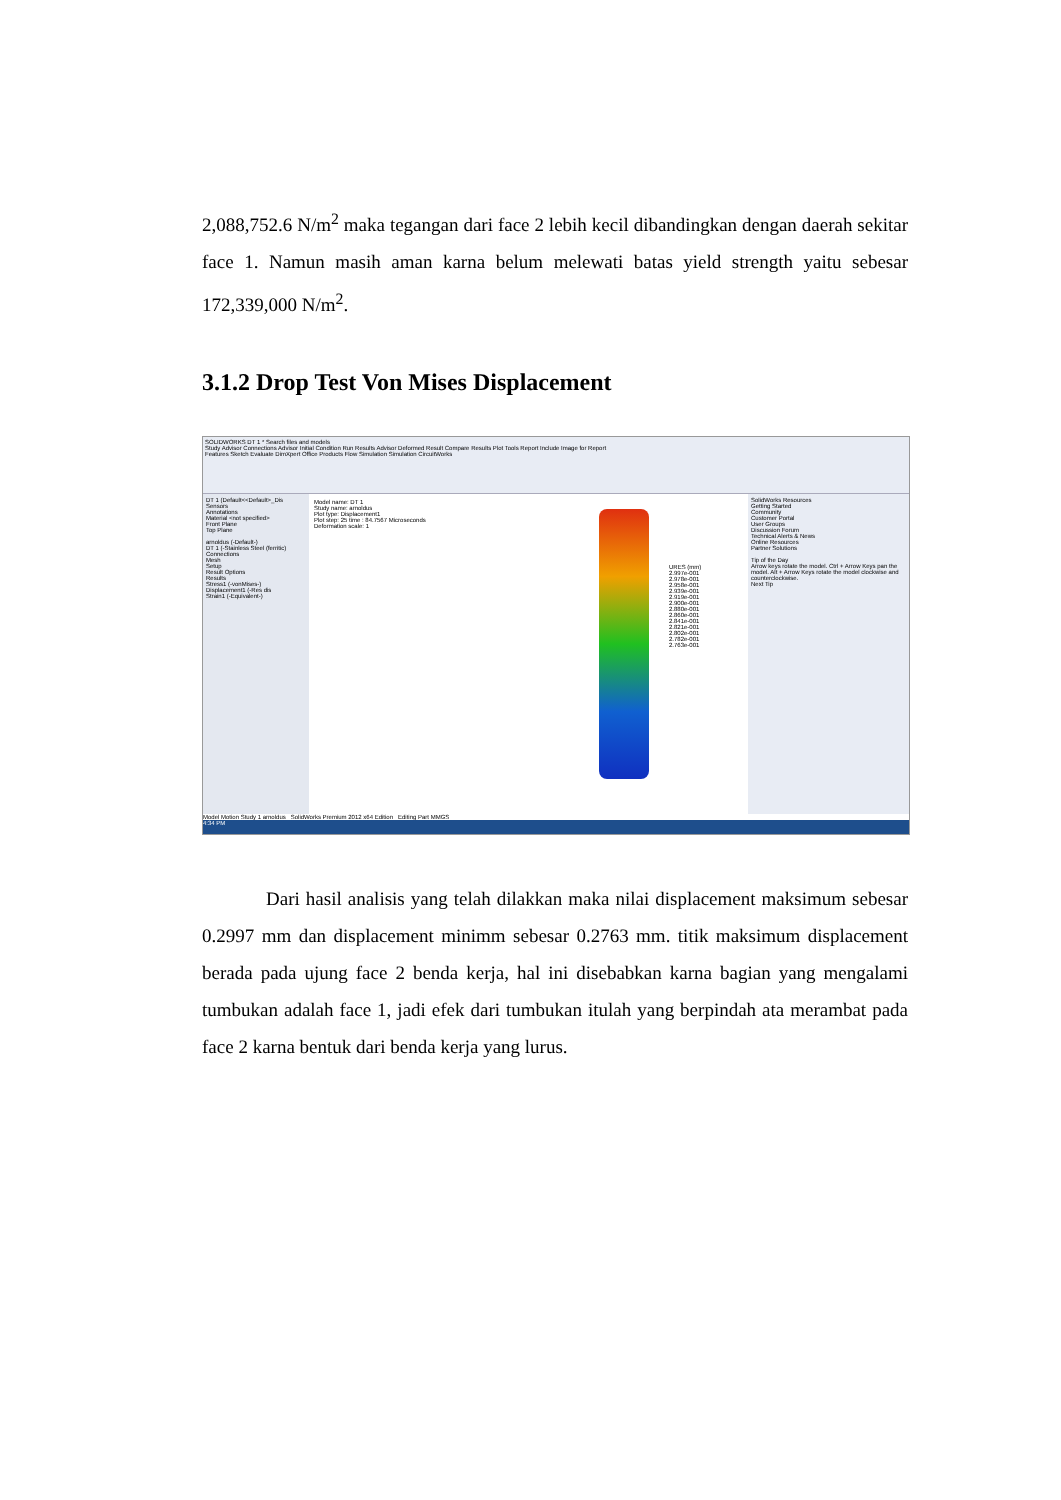2,088,752.6 N/m<sup>2</sup> maka tegangan dari face 2 lebih kecil dibandingkan dengan daerah sekitar face 1. Namun masih aman karna belum melewati batas yield strength yaitu sebesar 172,339,000 N/m<sup>2</sup>.
3.1.2 Drop Test Von Mises Displacement
SOLIDWORKS DT 1 * Search files and models
Study Advisor Connections Advisor Initial Condition Run Results Advisor Deformed Result Compare Results Plot Tools Report Include Image for Report
Features Sketch Evaluate DimXpert Office Products Flow Simulation Simulation CircuitWorks
DT 1 (Default<<Default>_Dis
Sensors
Annotations
Material <not specified>
Front Plane
Top Plane
arnoldus (-Default-)
DT 1 (-Stainless Steel (ferritic)
Connections
Mesh
Setup
Result Options
Results
Stress1 (-vonMises-)
Displacement1 (-Res dis
Strain1 (-Equivalent-)
Model name: DT 1
Study name: arnoldus
Plot type: Displacement1
Plot step: 25 time : 84.7567 Microseconds
Deformation scale: 1
URES (mm)
2.997e-001
2.978e-001
2.958e-001
2.939e-001
2.919e-001
2.900e-001
2.880e-001
2.860e-001
2.841e-001
2.821e-001
2.802e-001
2.782e-001
2.763e-001
SolidWorks Resources
Getting Started
Community
Customer Portal
User Groups
Discussion Forum
Technical Alerts & News
Online Resources
Partner Solutions
Tip of the Day
Arrow keys rotate the model. Ctrl + Arrow Keys pan the model. Alt + Arrow Keys rotate the model clockwise and counterclockwise.
Next Tip
Model Motion Study 1 arnoldus SolidWorks Premium 2012 x64 Edition Editing Part MMGS
4:34 PM
Dari hasil analisis yang telah dilakkan maka nilai displacement maksimum sebesar 0.2997 mm dan displacement minimm sebesar 0.2763 mm. titik maksimum displacement berada pada ujung face 2 benda kerja, hal ini disebabkan karna bagian yang mengalami tumbukan adalah face 1, jadi efek dari tumbukan itulah yang berpindah ata merambat pada face 2 karna bentuk dari benda kerja yang lurus.